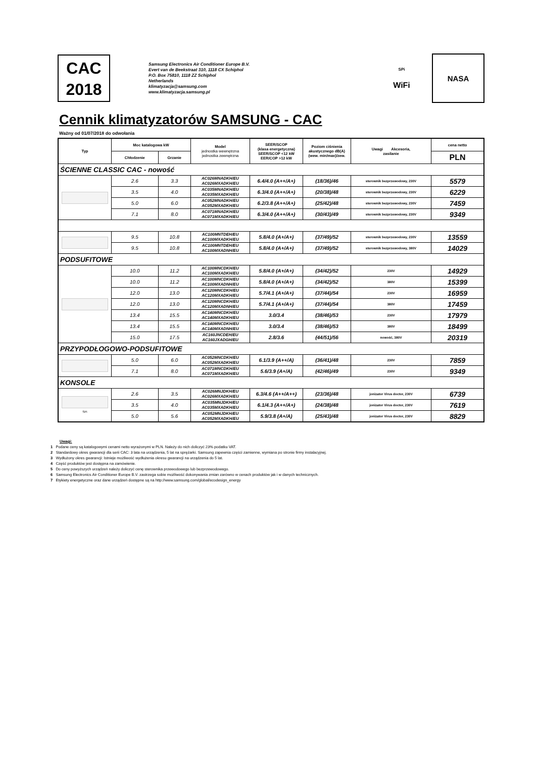CAC
2018
Samsung Electronics Air Conditioner Europe B.V.
Evert van de Beekstraat 310, 1118 CX Schiphol
P.O. Box 75810, 1118 ZZ Schiphol
Netherlands
klimatyzacja@samsung.com
www.klimatyzacja.samsung.pl
SPi
WiFi
NASA
Cennik klimatyzatorów SAMSUNG - CAC
Ważny od 01/07/2018 do odwołania
| Typ | Moc katalogowa kW | | Model jednostka wewnętrzna jednostka zewnętrzna | SEER/SCOP (klasa energetyczna) SEER/SCOP <12 kW EER/COP >12 kW | Poziom ciśnienia akustycznego dB(A) (wew. min/max)/zew. | Uwagi Akcesoria, zasilanie | cena netto |
| --- | --- | --- | --- | --- | --- | --- | --- |
| | Chłodzenie | Grzanie | | | | | PLN |
| ŚCIENNE CLASSIC CAC - nowość | | | | | | | |
| | 2.6 | 3.3 | AC026MNADKH/EU AC026MXADKH/EU | 6.4/4.0 (A++/A+) | (18/36)/46 | sterownik bezprzewodowy, 230V | 5579 |
| | 3.5 | 4.0 | AC035MNADKH/EU AC035MXADKH/EU | 6.3/4.0 (A++/A+) | (20/38)/48 | sterownik bezprzewodowy, 230V | 6229 |
| | 5.0 | 6.0 | AC052MNADKH/EU AC052MXADKH/EU | 6.2/3.8 (A++/A+) | (25/42)/48 | sterownik bezprzewodowy, 230V | 7459 |
| | 7.1 | 8.0 | AC071MNADKH/EU AC071MXADKH/EU | 6.3/4.0 (A++/A+) | (30/43)/49 | sterownik bezprzewodowy, 230V | 9349 |
| | 9.5 | 10.8 | AC100MNTDEH/EU AC100MXADKH/EU | 5.8/4.0 (A+/A+) | (37/49)/52 | sterownik bezprzewodowy, 230V | 13559 |
| | 9.5 | 10.8 | AC100MNTDEH/EU AC100MXADNH/EU | 5.8/4.0 (A+/A+) | (37/49)/52 | sterownik bezprzewodowy, 380V | 14029 |
| PODSUFITOWE | | | | | | | |
| | 10.0 | 11.2 | AC100MNCDKH/EU AC100MXADKH/EU | 5.8/4.0 (A+/A+) | (34/42)/52 | 230V | 14929 |
| | 10.0 | 11.2 | AC100MNCDKH/EU AC100MXADNH/EU | 5.8/4.0 (A+/A+) | (34/42)/52 | 380V | 15399 |
| | 12.0 | 13.0 | AC120MNCDKH/EU AC120MXADKH/EU | 5.7/4.1 (A+/A+) | (37/44)/54 | 230V | 16959 |
| | 12.0 | 13.0 | AC120MNCDKH/EU AC120MXADNH/EU | 5.7/4.1 (A+/A+) | (37/44)/54 | 380V | 17459 |
| | 13.4 | 15.5 | AC140MNCDKH/EU AC140MXADKH/EU | 3.0/3.4 | (38/46)/53 | 230V | 17979 |
| | 13.4 | 15.5 | AC140MNCDKH/EU AC140MXADNH/EU | 3.0/3.4 | (38/46)/53 | 380V | 18499 |
| | 15.0 | 17.5 | AC160JNCDEH/EU AC160JXADGH/EU | 2.8/3.6 | (44/51)/56 | nowość, 380V | 20319 |
| PRZYPODŁOGOWO-PODSUFITOWE | | | | | | | |
| | 5.0 | 6.0 | AC052MNCDKH/EU AC052MXADKH/EU | 6.1/3.9 (A++/A) | (36/41)/48 | 230V | 7859 |
| | 7.1 | 8.0 | AC071MNCDKH/EU AC071MXADKH/EU | 5.6/3.9 (A+/A) | (42/46)/49 | 230V | 9349 |
| KONSOLE | | | | | | | |
| SPi | 2.6 | 3.5 | AC026MNJDKH/EU AC026MXADKH/EU | 6.3/4.6 (A++/A++) | (23/36)/48 | jonizator Virus doctor, 230V | 6739 |
| | 3.5 | 4.0 | AC035MNJDKH/EU AC035MXADKH/EU | 6.1/4.3 (A++/A+) | (24/38)/48 | jonizator Virus doctor, 230V | 7619 |
| | 5.0 | 5.6 | AC052MNJDKH/EU AC052MXADKH/EU | 5.9/3.8 (A+/A) | (25/43)/48 | jonizator Virus doctor, 230V | 8829 |
Uwagi:
1 Podane ceny są katalogowymi cenami netto wyrażonymi w PLN. Należy do nich doliczyć 23% podatku VAT.
2 Standardowy okres gwarancji dla serii CAC: 3 lata na urządzenia, 5 lat na sprężarki. Samsung zapewnia części zamienne, wymiana po stronie firmy instalacyjnej.
3 Wydłużony okres gwarancji: Istnieje możliwość wydłużenia okresu gwarancji na urządzenia do 5 lat.
4 Część produktów jest dostępna na zamówienie.
5 Do ceny powyższych urządzeń należy doliczyć cenę sterownika przewodowego lub bezprzewodowego.
6 Samsung Electronics Air Conditioner Europe B.V. zastrzega sobie możliwość dokonywania zmian zarówno w cenach produktów jak i w danych technicznych.
7 Etykiety energetyczne oraz dane urządzeń dostępne są na http://www.samsung.com/global/ecodesign_energy